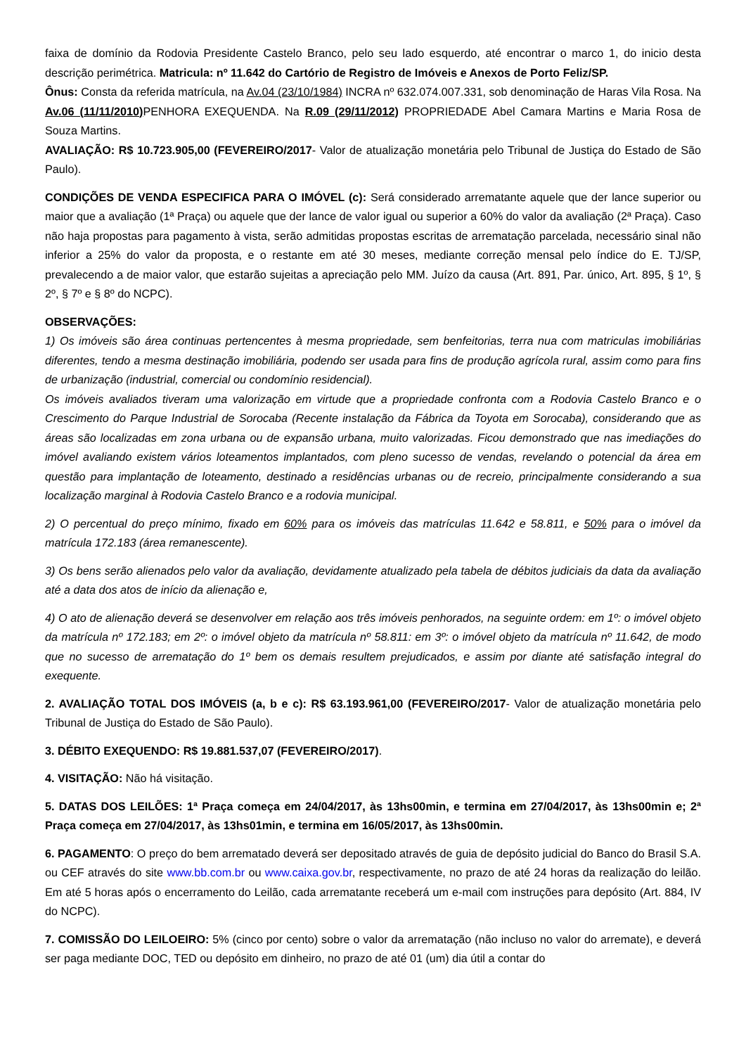faixa de domínio da Rodovia Presidente Castelo Branco, pelo seu lado esquerdo, até encontrar o marco 1, do inicio desta descrição perimétrica. Matricula: nº 11.642 do Cartório de Registro de Imóveis e Anexos de Porto Feliz/SP.
Ônus: Consta da referida matrícula, na Av.04 (23/10/1984) INCRA nº 632.074.007.331, sob denominação de Haras Vila Rosa. Na Av.06 (11/11/2010) PENHORA EXEQUENDA. Na R.09 (29/11/2012) PROPRIEDADE Abel Camara Martins e Maria Rosa de Souza Martins.
AVALIAÇÃO: R$ 10.723.905,00 (FEVEREIRO/2017- Valor de atualização monetária pelo Tribunal de Justiça do Estado de São Paulo).
CONDIÇÕES DE VENDA ESPECIFICA PARA O IMÓVEL (c): Será considerado arrematante aquele que der lance superior ou maior que a avaliação (1ª Praça) ou aquele que der lance de valor igual ou superior a 60% do valor da avaliação (2ª Praça). Caso não haja propostas para pagamento à vista, serão admitidas propostas escritas de arrematação parcelada, necessário sinal não inferior a 25% do valor da proposta, e o restante em até 30 meses, mediante correção mensal pelo índice do E. TJ/SP, prevalecendo a de maior valor, que estarão sujeitas a apreciação pelo MM. Juízo da causa (Art. 891, Par. único, Art. 895, § 1º, § 2º, § 7º e § 8º do NCPC).
OBSERVAÇÕES:
1) Os imóveis são área continuas pertencentes à mesma propriedade, sem benfeitorias, terra nua com matriculas imobiliárias diferentes, tendo a mesma destinação imobiliária, podendo ser usada para fins de produção agrícola rural, assim como para fins de urbanização (industrial, comercial ou condomínio residencial).
Os imóveis avaliados tiveram uma valorização em virtude que a propriedade confronta com a Rodovia Castelo Branco e o Crescimento do Parque Industrial de Sorocaba (Recente instalação da Fábrica da Toyota em Sorocaba), considerando que as áreas são localizadas em zona urbana ou de expansão urbana, muito valorizadas. Ficou demonstrado que nas imediações do imóvel avaliando existem vários loteamentos implantados, com pleno sucesso de vendas, revelando o potencial da área em questão para implantação de loteamento, destinado a residências urbanas ou de recreio, principalmente considerando a sua localização marginal à Rodovia Castelo Branco e a rodovia municipal.
2) O percentual do preço mínimo, fixado em 60% para os imóveis das matrículas 11.642 e 58.811, e 50% para o imóvel da matrícula 172.183 (área remanescente).
3) Os bens serão alienados pelo valor da avaliação, devidamente atualizado pela tabela de débitos judiciais da data da avaliação até a data dos atos de início da alienação e,
4) O ato de alienação deverá se desenvolver em relação aos três imóveis penhorados, na seguinte ordem: em 1º: o imóvel objeto da matrícula nº 172.183; em 2º: o imóvel objeto da matrícula nº 58.811: em 3º: o imóvel objeto da matrícula nº 11.642, de modo que no sucesso de arrematação do 1º bem os demais resultem prejudicados, e assim por diante até satisfação integral do exequente.
2. AVALIAÇÃO TOTAL DOS IMÓVEIS (a, b e c): R$ 63.193.961,00 (FEVEREIRO/2017- Valor de atualização monetária pelo Tribunal de Justiça do Estado de São Paulo).
3. DÉBITO EXEQUENDO: R$ 19.881.537,07 (FEVEREIRO/2017).
4. VISITAÇÃO: Não há visitação.
5. DATAS DOS LEILÕES: 1ª Praça começa em 24/04/2017, às 13hs00min, e termina em 27/04/2017, às 13hs00min e; 2ª Praça começa em 27/04/2017, às 13hs01min, e termina em 16/05/2017, às 13hs00min.
6. PAGAMENTO: O preço do bem arrematado deverá ser depositado através de guia de depósito judicial do Banco do Brasil S.A. ou CEF através do site www.bb.com.br ou www.caixa.gov.br, respectivamente, no prazo de até 24 horas da realização do leilão. Em até 5 horas após o encerramento do Leilão, cada arrematante receberá um e-mail com instruções para depósito (Art. 884, IV do NCPC).
7. COMISSÃO DO LEILOEIRO: 5% (cinco por cento) sobre o valor da arrematação (não incluso no valor do arremate), e deverá ser paga mediante DOC, TED ou depósito em dinheiro, no prazo de até 01 (um) dia útil a contar do